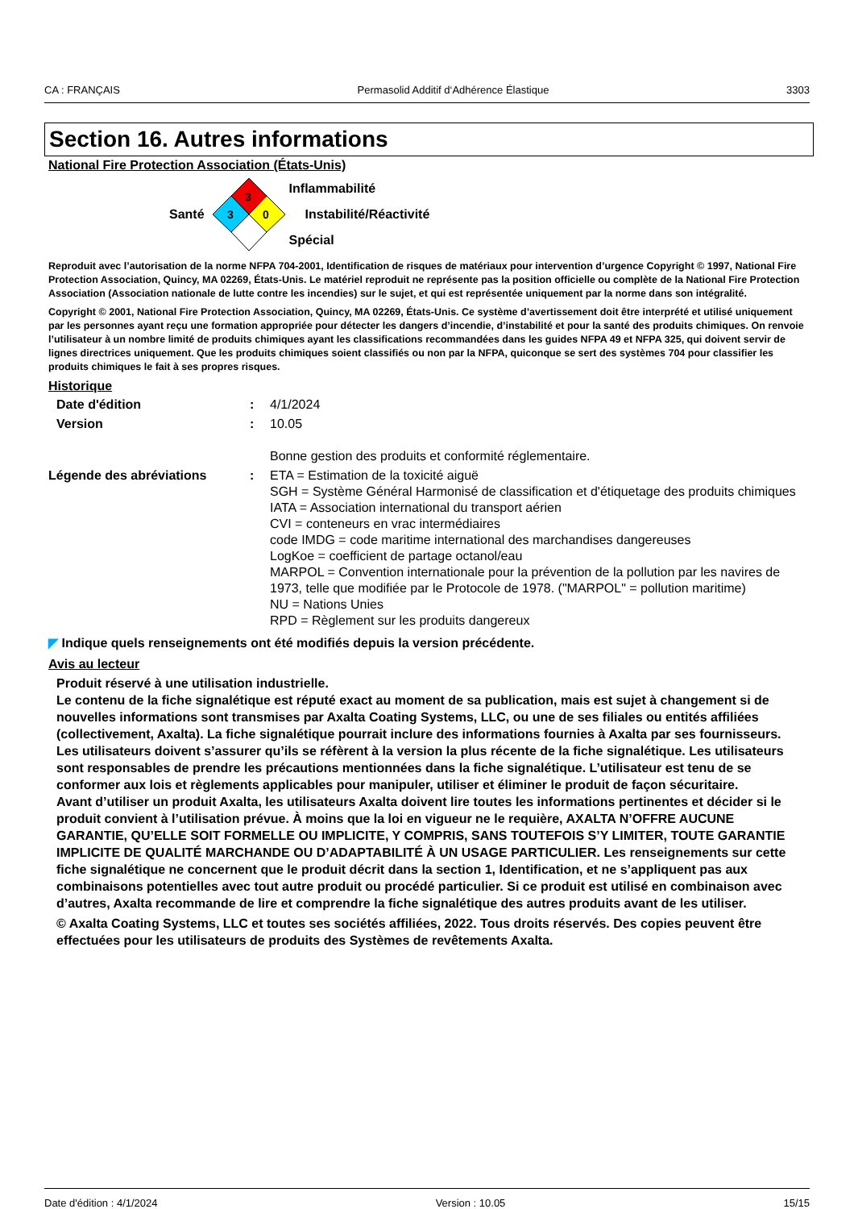CA : FRANÇAIS Permasolid Additif d‘Adhérence Élastique 3303
Section 16. Autres informations
National Fire Protection Association (États-Unis)
Santé
3
3
0
Inflammabilité
Instabilité/Réactivité
Spécial
Reproduit avec l’autorisation de la norme NFPA 704-2001, Identification de risques de matériaux pour intervention d’urgence Copyright © 1997, National Fire Protection Association, Quincy, MA 02269, États-Unis. Le matériel reproduit ne représente pas la position officielle ou complète de la National Fire Protection Association (Association nationale de lutte contre les incendies) sur le sujet, et qui est représentée uniquement par la norme dans son intégralité.
Copyright © 2001, National Fire Protection Association, Quincy, MA 02269, États-Unis. Ce système d’avertissement doit être interprété et utilisé uniquement par les personnes ayant reçu une formation appropriée pour détecter les dangers d’incendie, d’instabilité et pour la santé des produits chimiques. On renvoie l’utilisateur à un nombre limité de produits chimiques ayant les classifications recommandées dans les guides NFPA 49 et NFPA 325, qui doivent servir de lignes directrices uniquement. Que les produits chimiques soient classifiés ou non par la NFPA, quiconque se sert des systèmes 704 pour classifier les produits chimiques le fait à ses propres risques.
Historique
Date d'édition : 4/1/2024
Version : 10.05
Bonne gestion des produits et conformité réglementaire.
Légende des abréviations : ETA = Estimation de la toxicité aiguë
SGH = Système Général Harmonisé de classification et d'étiquetage des produits chimiques
IATA = Association international du transport aérien
CVI = conteneurs en vrac intermédiaires
code IMDG = code maritime international des marchandises dangereuses
LogKoe = coefficient de partage octanol/eau
MARPOL = Convention internationale pour la prévention de la pollution par les navires de 1973, telle que modifiée par le Protocole de 1978. ("MARPOL" = pollution maritime)
NU = Nations Unies
RPD = Règlement sur les produits dangereux
◤ Indique quels renseignements ont été modifiés depuis la version précédente.
Avis au lecteur
Produit réservé à une utilisation industrielle.
Le contenu de la fiche signalétique est réputé exact au moment de sa publication, mais est sujet à changement si de nouvelles informations sont transmises par Axalta Coating Systems, LLC, ou une de ses filiales ou entités affiliées (collectivement, Axalta). La fiche signalétique pourrait inclure des informations fournies à Axalta par ses fournisseurs. Les utilisateurs doivent s’assurer qu’ils se réfèrent à la version la plus récente de la fiche signalétique. Les utilisateurs sont responsables de prendre les précautions mentionnées dans la fiche signalétique. L’utilisateur est tenu de se conformer aux lois et règlements applicables pour manipuler, utiliser et éliminer le produit de façon sécuritaire.
Avant d’utiliser un produit Axalta, les utilisateurs Axalta doivent lire toutes les informations pertinentes et décider si le produit convient à l’utilisation prévue. À moins que la loi en vigueur ne le requière, AXALTA N’OFFRE AUCUNE GARANTIE, QU’ELLE SOIT FORMELLE OU IMPLICITE, Y COMPRIS, SANS TOUTEFOIS S’Y LIMITER, TOUTE GARANTIE IMPLICITE DE QUALITÉ MARCHANDE OU D’ADAPTABILITÉ À UN USAGE PARTICULIER. Les renseignements sur cette fiche signalétique ne concernent que le produit décrit dans la section 1, Identification, et ne s’appliquent pas aux combinaisons potentielles avec tout autre produit ou procédé particulier. Si ce produit est utilisé en combinaison avec d’autres, Axalta recommande de lire et comprendre la fiche signalétique des autres produits avant de les utiliser.
© Axalta Coating Systems, LLC et toutes ses sociétés affiliées, 2022. Tous droits réservés. Des copies peuvent être effectuées pour les utilisateurs de produits des Systèmes de revêtements Axalta.
Date d'édition : 4/1/2024 Version : 10.05 15/15